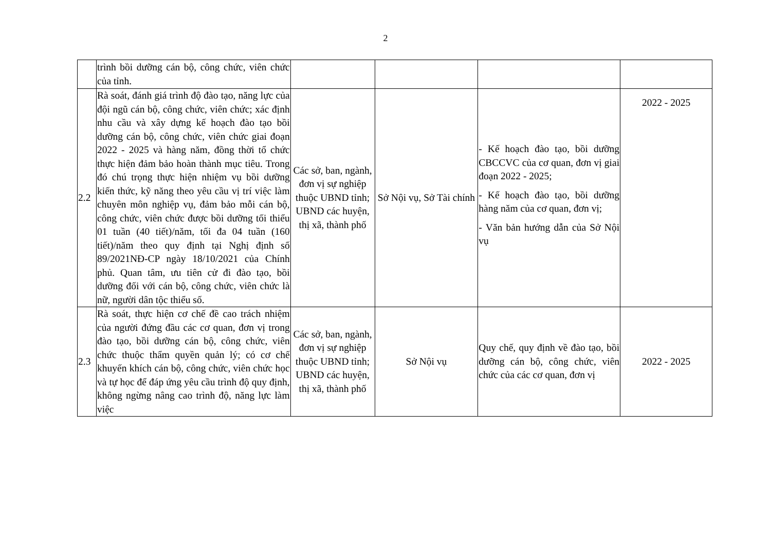2
| | trình bồi dưỡng cán bộ, công chức, viên chức của tỉnh. | | | | |
| 2.2 | Rà soát, đánh giá trình độ đào tạo, năng lực của đội ngũ cán bộ, công chức, viên chức; xác định nhu cầu và xây dựng kế hoạch đào tạo bồi dưỡng cán bộ, công chức, viên chức giai đoạn 2022 - 2025 và hàng năm, đồng thời tổ chức thực hiện đảm bảo hoàn thành mục tiêu. Trong đó chú trọng thực hiện nhiệm vụ bồi dưỡng kiến thức, kỹ năng theo yêu cầu vị trí việc làm chuyên môn nghiệp vụ, đảm bảo mỗi cán bộ, công chức, viên chức được bồi dưỡng tối thiểu 01 tuần (40 tiết)/năm, tối đa 04 tuần (160 tiết)/năm theo quy định tại Nghị định số 89/2021NĐ-CP ngày 18/10/2021 của Chính phủ. Quan tâm, ưu tiên cử đi đào tạo, bồi dưỡng đối với cán bộ, công chức, viên chức là nữ, người dân tộc thiểu số. | Các sở, ban, ngành, đơn vị sự nghiệp thuộc UBND tỉnh; UBND các huyện, thị xã, thành phố | Sở Nội vụ, Sở Tài chính | - Kế hoạch đào tạo, bồi dưỡng CBCCVC của cơ quan, đơn vị giai đoạn 2022 - 2025; - Kế hoạch đào tạo, bồi dưỡng hàng năm của cơ quan, đơn vị; - Văn bản hướng dẫn của Sở Nội vụ | 2022 - 2025 |
| 2.3 | Rà soát, thực hiện cơ chế đề cao trách nhiệm của người đứng đầu các cơ quan, đơn vị trong đào tạo, bồi dưỡng cán bộ, công chức, viên chức thuộc thẩm quyền quản lý; có cơ chế khuyến khích cán bộ, công chức, viên chức học và tự học để đáp ứng yêu cầu trình độ quy định, không ngừng nâng cao trình độ, năng lực làm việc | Các sở, ban, ngành, đơn vị sự nghiệp thuộc UBND tỉnh; UBND các huyện, thị xã, thành phố | Sở Nội vụ | Quy chế, quy định về đào tạo, bồi dưỡng cán bộ, công chức, viên chức của các cơ quan, đơn vị | 2022 - 2025 |